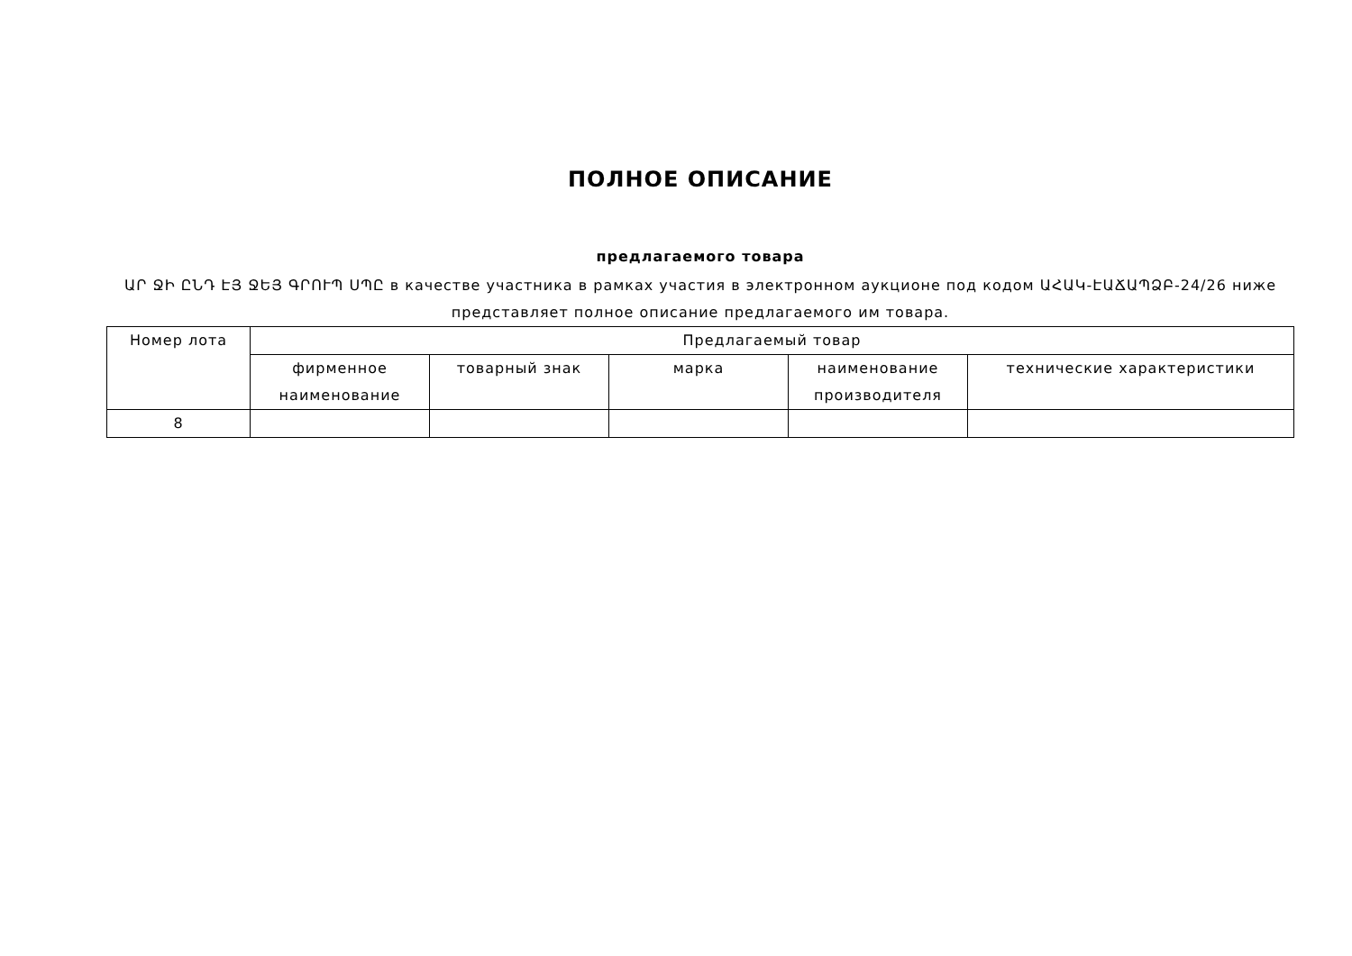ПОЛНОЕ ОПИСАНИЕ
предлагаемого товара
ԱՐ ՋԻ ԸՆԴ ԷՅ ՋԵՅ ԳՐՈՒՊ ՍՊԸ в качестве участника в рамках участия в электронном аукционе под кодом ԱՀԱԿ-ԷԱՃԱՊՁԲ-24/26 ниже представляет полное описание предлагаемого им товара.
| Номер лота | Предлагаемый товар | | | | |
| --- | --- | --- | --- | --- | --- |
| | фирменное наименование | товарный знак | марка | наименование производителя | технические характеристики |
| 8 | | | | | |